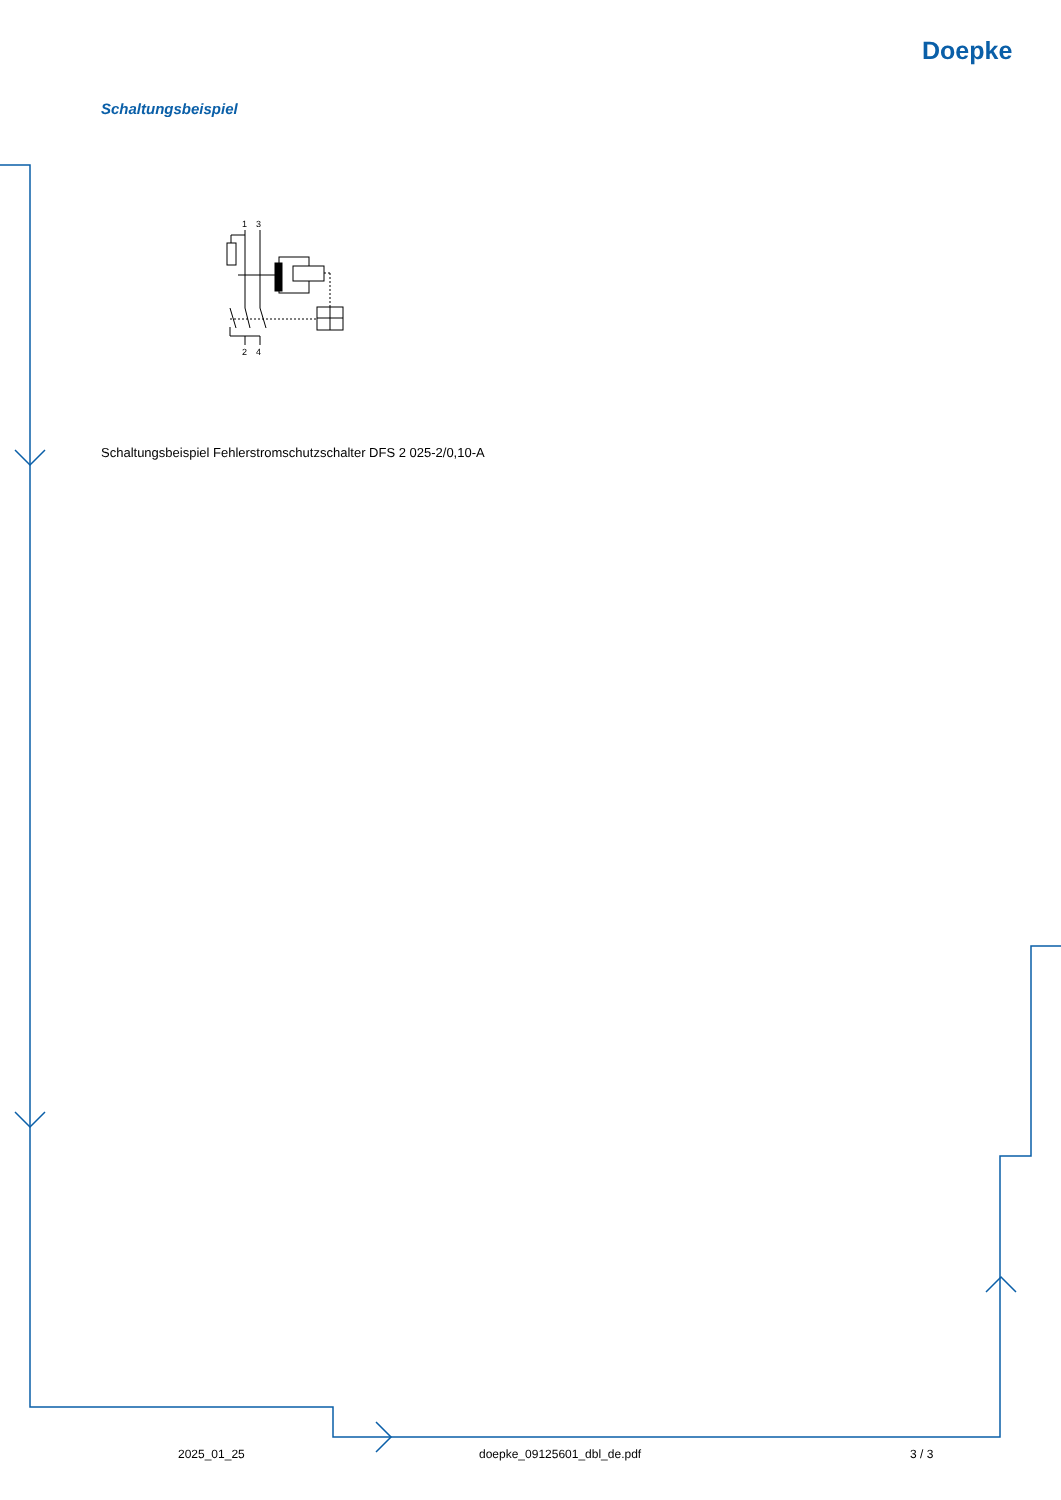Doepke
Schaltungsbeispiel
1
3
2
4
Schaltungsbeispiel Fehlerstromschutzschalter DFS 2 025-2/0,10-A
2025_01_25 doepke_09125601_dbl_de.pdf 3 / 3